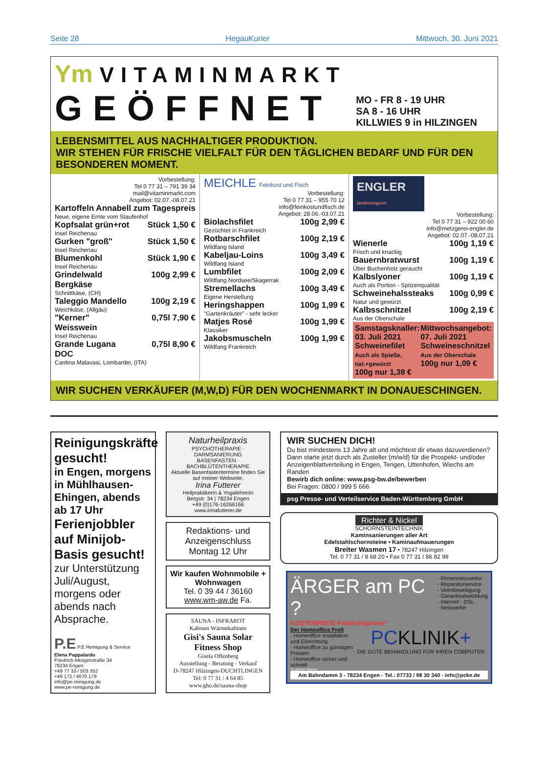Seite 28 HegauKurier Mittwoch, 30. Juni 2021
Ym VITAMINMARKT
GEÖFFNET
MO - FR 8 - 19 UHR
SA 8 - 16 UHR
KILLWIES 9 in HILZINGEN
LEBENSMITTEL AUS NACHHALTIGER PRODUKTION.
WIR STEHEN FÜR FRISCHE VIELFALT FÜR DEN TÄGLICHEN BEDARF UND FÜR DEN BESONDEREN MOMENT.
Vorbestellung:
Tel 0 77 31 – 791 39 34
mail@vitaminmarkt.com
Angebot: 02.07.-08.07.21
| Kartoffeln Annabell | zum Tagespreis |
| Neue, eigene Ernte vom Staufenhof | |
| Kopfsalat grün+rot | Stück 1,50 € |
| Insel Reichenau | |
| Gurken "groß" | Stück 1,50 € |
| Insel Reichenau | |
| Blumenkohl | Stück 1,90 € |
| Insel Reichenau | |
| Grindelwald Bergkäse | 100g 2,99 € |
| Schnittkäse, (CH) | |
| Taleggio Mandello | 100g 2,19 € |
| Weichkäse, (Allgäu) | |
| "Kerner" Weisswein | 0,75l 7,90 € |
| Insel Reichenau | |
| Grande Lugana DOC | 0,75l 8,90 € |
| Cantina Malavasi, Lombardei, (ITA) | |
MEICHLE Feinkost und Fisch
Vorbestellung:
Tel 0 77 31 – 955 70 12
info@feinkostundfisch.de
Angebot: 28.06.-03.07.21
| Biolachsfilet | 100g 2,99 € |
| Gezüchtet in Frankreich | |
| Rotbarschfilet | 100g 2,19 € |
| Wildfang Island | |
| Kabeljau-Loins | 100g 3,49 € |
| Wildfang Island | |
| Lumbfilet | 100g 2,09 € |
| Wildfang Nordsee/Skagerrak | |
| Stremellachs | 100g 3,49 € |
| Eigene Herstellung | |
| Heringshappen | 100g 1,99 € |
| "Gartenkräuter" - sehr lecker | |
| Matjes Rosé | 100g 1,99 € |
| Klassiker | |
| Jakobsmuscheln | 100g 1,99 € |
| Wildfang Frankreich | |
ENGLER landmetzgerei
Vorbestellung:
Tel 0 77 31 – 922 00 60
info@metzgerei-engler.de
Angebot: 02.07.-08.07.21
| Wienerle | 100g 1,19 € |
| Frisch und knackig | |
| Bauernbratwurst | 100g 1,19 € |
| Über Buchenholz geraucht | |
| Kalbslyoner | 100g 1,19 € |
| Auch als Portion - Spitzenqualität | |
| Schweinehalssteaks | 100g 0,99 € |
| Natur und gewürzt | |
| Kalbsschnitzel | 100g 2,19 € |
| Aus der Oberschale | |
Samstagsknaller:
03. Juli 2021
Schweinefilet
Auch als Spieße, nat.+gewürzt
100g nur 1,39 €
Mittwochsangebot:
07. Juli 2021
Schweineschnitzel
Aus der Oberschale
100g nur 1,09 €
WIR SUCHEN VERKÄUFER (M,W,D) FÜR DEN WOCHENMARKT IN DONAUESCHINGEN.
Reinigungskräfte gesucht!
in Engen, morgens in Mühlhausen-Ehingen, abends ab 17 Uhr
Ferienjobbler auf Minijob-Basis gesucht!
zur Unterstützung Juli/August, morgens oder abends nach Absprache.
P.E P.E Reinigung & Service
Elena Pappalardo
Friedrich-Mezgerstraße 34
78234 Engen
+49 77 33 / 503 352
+49 172 / 4070 179
info@pe-reinigung.de
www.pe-reinigung.de
Naturheilpraxis
PSYCHOTHERAPIE · DARMSANIERUNG
BASENFASTEN · BACHBLÜTENTHERAPIE
Aktuelle Basenfastentermine finden Sie auf meiner Webseite.
Irina Futterer
Heilpraktikerin & Yogalehrerin
Bergstr. 34 | 78234 Engen
+49 (0)176-16266166
www.irinafutterer.de
Redaktions- und Anzeigenschluss Montag 12 Uhr
Wir kaufen Wohnmobile + Wohnwagen
Tel. 0 39 44 / 36160
www.wm-aw.de Fa.
SAUNA - INFRAROT
Kabinen Wärmekabinen
Gisi's Sauna Solar Fitness Shop
Gisela Offenberg
Ausstellung - Beratung - Verkauf
D-78247 Hilzingen-DUCHTLINGEN
Tel: 0 77 31 / 4 64 85
www.gho.de/sauna-shop
WIR SUCHEN DICH!
Du bist mindestens 13 Jahre alt und möchtest dir etwas dazuverdienen? Dann starte jetzt durch als Zusteller (m/w/d) für die Prospekt- und/oder Anzeigenblattverteilung in Engen, Tengen, Uttenhofen, Wiechs am Randen
Bewirb dich online: www.psg-bw.de/bewerben
Bei Fragen: 0800 / 999 5 666
psg Presse- und Verteilservice Baden-Württemberg GmbH
Richter & Nickel
SCHORNSTEINTECHNIK
Kaminsanierungen aller Art
Edelstahlschornsteine • Kaminaufmauerungen
Breiter Wasmen 17 • 78247 Hilzingen
Tel. 0 77 31 / 8 68 20 • Fax 0 77 31 / 86 82 99
ÄRGER am PC ?
KOSTENFREIE Fehlerdiagnose*
- Firmennetzwerke
- Reparaturservice
- Virenbeseitigung
- Garantieabwicklung
- Internet - DSL
- Netzwerke
Der Homeoffice Profi
- Homeoffice Installation und Einrichtung
- Homeoffice zu günstigen Preisen
- Homeoffice sicher und schnell
PC KLINIK+
DIE GUTE BEHANDLUNG FÜR IHREN COMPUTER
*in unseren Räumen
Am Bahndamm 3 - 78234 Engen - Tel.: 07733 / 98 30 340 - info@pcke.de